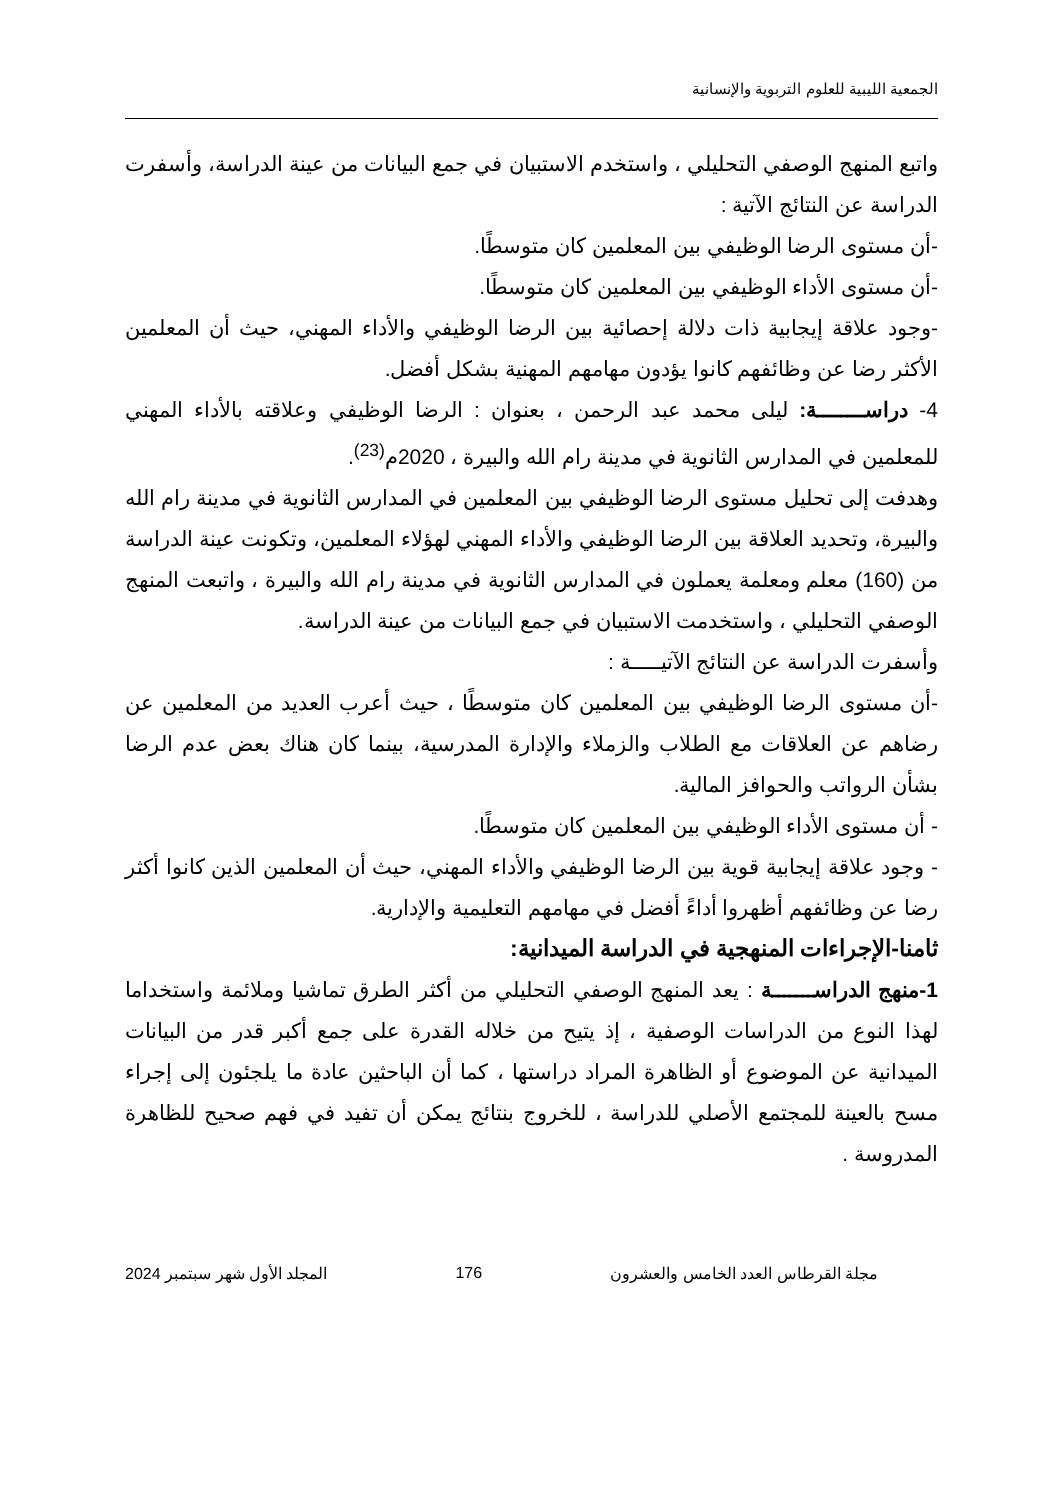الجمعية الليبية للعلوم التربوية والإنسانية
واتبع المنهج الوصفي التحليلي ، واستخدم الاستبيان في جمع البيانات من عينة الدراسة، وأسفرت الدراسة عن النتائج الآتية :
-أن مستوى الرضا الوظيفي بين المعلمين كان متوسطًا.
-أن مستوى الأداء الوظيفي بين المعلمين كان متوسطًا.
-وجود علاقة إيجابية ذات دلالة إحصائية بين الرضا الوظيفي والأداء المهني، حيث أن المعلمين الأكثر رضا عن وظائفهم كانوا يؤدون مهامهم المهنية بشكل أفضل.
4- دراســــــــة: ليلى محمد عبد الرحمن ، بعنوان : الرضا الوظيفي وعلاقته بالأداء المهني للمعلمين في المدارس الثانوية في مدينة رام الله والبيرة ، 2020م<sup>(23)</sup>.
وهدفت إلى تحليل مستوى الرضا الوظيفي بين المعلمين في المدارس الثانوية في مدينة رام الله والبيرة، وتحديد العلاقة بين الرضا الوظيفي والأداء المهني لهؤلاء المعلمين، وتكونت عينة الدراسة من (160) معلم ومعلمة يعملون في المدارس الثانوية في مدينة رام الله والبيرة ، واتبعت المنهج الوصفي التحليلي ، واستخدمت الاستبيان في جمع البيانات من عينة الدراسة.
وأسفرت الدراسة عن النتائج الآتيـــــة :
-أن مستوى الرضا الوظيفي بين المعلمين كان متوسطًا ، حيث أعرب العديد من المعلمين عن رضاهم عن العلاقات مع الطلاب والزملاء والإدارة المدرسية، بينما كان هناك بعض عدم الرضا بشأن الرواتب والحوافز المالية.
- أن مستوى الأداء الوظيفي بين المعلمين كان متوسطًا.
- وجود علاقة إيجابية قوية بين الرضا الوظيفي والأداء المهني، حيث أن المعلمين الذين كانوا أكثر رضا عن وظائفهم أظهروا أداءً أفضل في مهامهم التعليمية والإدارية.
ثامنا-الإجراءات المنهجية في الدراسة الميدانية:
1-منهج الدراســـــــة : يعد المنهج الوصفي التحليلي من أكثر الطرق تماشيا وملائمة واستخداما لهذا النوع من الدراسات الوصفية ، إذ يتيح من خلاله القدرة على جمع أكبر قدر من البيانات الميدانية عن الموضوع أو الظاهرة المراد دراستها ، كما أن الباحثين عادة ما يلجئون إلى إجراء مسح بالعينة للمجتمع الأصلي للدراسة ، للخروج بنتائج يمكن أن تفيد في فهم صحيح للظاهرة المدروسة .
مجلة القرطاس العدد الخامس والعشرون 176 المجلد الأول شهر سبتمبر 2024